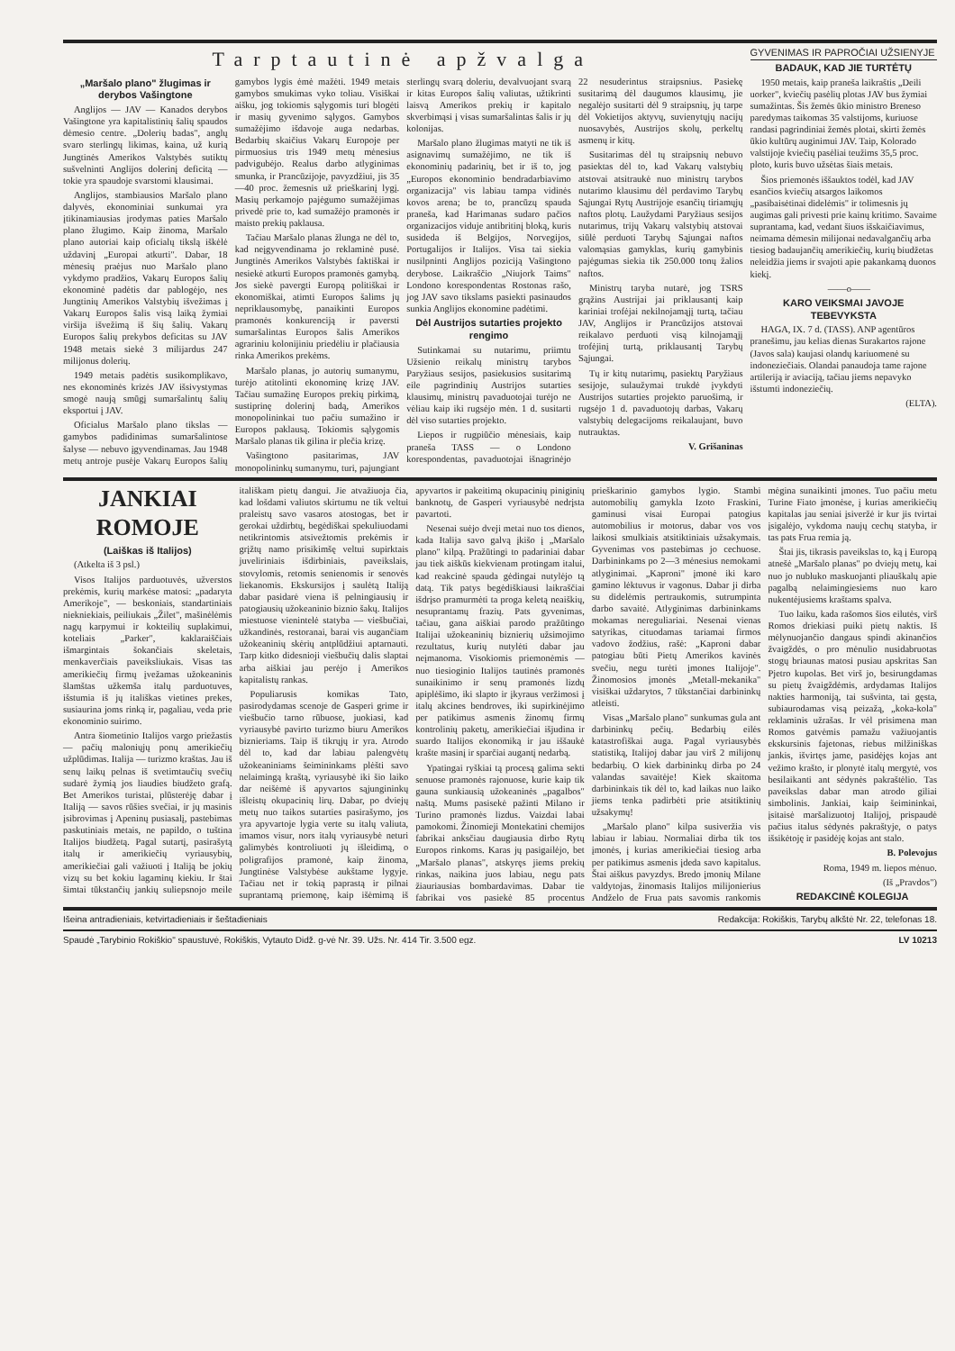Tarptautinė apžvalga
„Maršalo plano" žlugimas ir derybos Vašingtone
Anglijos — JAV — Kanados derybos Vašingtone yra kapitalistinių šalių spaudos dėmesio centre. „Dolerių badas", anglų svaro sterlingų likimas, kaina, už kurią Jungtinės Amerikos Valstybės sutiktų sušvelninti Anglijos dolerinį deficitą — tokie yra spaudoje svarstomi klausimai.
Anglijos, stambiausios Maršalo plano dalyvės, ekonominiai sunkumai yra įtikinamiausias įrodymas paties Maršalo plano žlugimo. Kaip žinoma, Maršalo plano autoriai kaip oficialų tikslą iškėlė uždavinį „Europai atkurti". Dabar, 18 mėnesių praėjus nuo Maršalo plano vykdymo pradžios, Vakarų Europos šalių ekonominė padėtis dar pablogėjo, nes Jungtinių Amerikos Valstybių išvežimas į Vakarų Europos šalis visą laiką žymiai viršija išvežimą iš šių šalių. Vakarų Europos šalių prekybos deficitas su JAV 1948 metais siekė 3 milijardus 247 milijonus dolerių.
1949 metais padėtis susikomplikavo, nes ekonominės krizės JAV išsivystymas smogė naują smūgį sumaršalintų šalių eksportui į JAV.
Oficialus Maršalo plano tikslas — gamybos padidinimas sumaršalintose šalyse — nebuvo įgyvendinamas. Jau 1948 metų antroje pusėje Vakarų Europos šalių gamybos lygis ėmė mažėti. 1949 metais gamybos smukimas vyko toliau. Visiškai aišku, jog tokiomis sąlygomis turi blogėti ir masių gyvenimo sąlygos. Gamybos sumažėjimo išdavoje auga nedarbas. Bedarbių skaičius Vakarų Europoje per pirmuosius tris 1949 metų mėnesius padvigubėjo. Realus darbo atlyginimas smunka, ir Prancūzijoje, pavyzdžiui, jis 35—40 proc. žemesnis už prieškarinį lygį. Masių perkamojo pajėgumo sumažėjimas privedė prie to, kad sumažėjo pramonės ir maisto prekių paklausa.
Tačiau Maršalo planas žlunga ne dėl to, kad neįgyvendinama jo reklaminė pusė. Jungtinės Amerikos Valstybės faktiškai ir nesiekė atkurti Europos pramonės gamybą. Jos siekė pavergti Europą politiškai ir ekonomiškai, atimti Europos šalims jų nepriklausomybę, panaikinti Europos pramonės konkurenciją ir paversti sumaršalintas Europos šalis Amerikos agrariniu kolonijiniu priedėliu ir plačiausia rinka Amerikos prekėms.
Maršalo planas, jo autorių sumanymu, turėjo atitolinti ekonominę krizę JAV. Tačiau sumažinę Europos prekių pirkimą, sustiprinę dolerinį badą, Amerikos monopolininkai tuo pačiu sumažino ir Europos paklausą. Tokiomis sąlygomis Maršalo planas tik gilina ir plečia krizę.
Vašingtono pasitarimas, JAV monopolininkų sumanymu, turi, pajungiant sterlingų svarą doleriu, devalvuojant svarą ir kitas Europos šalių valiutas, užtikrinti laisvą Amerikos prekių ir kapitalo skverbimąsi į visas sumaršalintas šalis ir jų kolonijas.
Maršalo plano žlugimas matyti ne tik iš asignavimų sumažėjimo, ne tik iš ekonominių padarinių, bet ir iš to, jog „Europos ekonominio bendradarbiavimo organizacija" vis labiau tampa vidinės kovos arena; be to, prancūzų spauda praneša, kad Harimanas sudaro pačios organizacijos viduje antibritinį bloką, kuris susideda iš Belgijos, Norvegijos, Portugalijos ir Italijos. Visa tai siekia nusilpninti Anglijos poziciją Vašingtono derybose. Laikraščio „Niujork Taims" Londono korespondentas Rostonas rašo, jog JAV savo tikslams pasiekti pasinaudos sunkia Anglijos ekonomine padėtimi.
Dėl Austrijos sutarties projekto rengimo
Sutinkamai su nutarimu, priimtu Užsienio reikalų ministrų tarybos Paryžiaus sesijos, pasiekusios susitarimą eile pagrindinių Austrijos sutarties klausimų, ministrų pavaduotojai turėjo ne vėliau kaip iki rugsėjo mėn. 1 d. susitarti dėl viso sutarties projekto.
Liepos ir rugpiūčio mėnesiais, kaip praneša TASS — o Londono korespondentas, pavaduotojai išnagrinėjo 22 nesuderintus straipsnius. Pasiekę susitarimą dėl daugumos klausimų, jie negalėjo susitarti dėl 9 straipsnių, jų tarpe dėl Vokietijos aktyvų, suvienytųjų nacijų nuosavybės, Austrijos skolų, perkeltų asmenų ir kitų.
Susitarimas dėl tų straipsnių nebuvo pasiektas dėl to, kad Vakarų valstybių atstovai atsitraukė nuo ministrų tarybos nutarimo klausimu dėl perdavimo Tarybų Sąjungai Rytų Austrijoje esančių tiriamųjų naftos plotų. Laužydami Paryžiaus sesijos nutarimus, trijų Vakarų valstybių atstovai siūlė perduoti Tarybų Sąjungai naftos valomąsias gamyklas, kurių gamybinis pajėgumas siekia tik 250.000 tonų žalios naftos.
Ministrų taryba nutarė, jog TSRS grąžins Austrijai jai priklausantį kaip kariniai trofėjai nekilnojamąjį turtą, tačiau JAV, Anglijos ir Prancūzijos atstovai reikalavo perduoti visą kilnojamąjį trofėjinį turtą, priklausantį Tarybų Sąjungai.
Tų ir kitų nutarimų, pasiektų Paryžiaus sesijoje, sulaužymai trukdė įvykdyti Austrijos sutarties projekto paruošimą, ir rugsėjo 1 d. pavaduotojų darbas, Vakarų valstybių delegacijoms reikalaujant, buvo nutrauktas.
V. Grišaninas
GYVENIMAS IR PAPROČIAI UŽSIENYJE
BADAUK, KAD JIE TURTĖTŲ
1950 metais, kaip praneša laikraštis „Deili uorker", kviečių pasėlių plotas JAV bus žymiai sumažintas. Šis žemės ūkio ministro Breneso paredymas taikomas 35 valstijoms, kuriuose randasi pagrindiniai žemės plotai, skirti žemės ūkio kultūrų auginimui JAV. Taip, Kolorado valstijoje kviečių pasėliai teužims 35,5 proc. ploto, kuris buvo užsėtas šiais metais.
Šios priemonės iššauktos todėl, kad JAV esančios kviečių atsargos laikomos „pasibaisėtinai didelėmis" ir tolimesnis jų augimas gali privesti prie kainų kritimo. Savaime suprantama, kad, vedant šiuos išskaičiavimus, neimama dėmesin milijonai nedavalgančių arba tiesiog badaujančių amerikiečių, kurių biudžetas neleidžia jiems ir svajoti apie pakankamą duonos kiekį.
——o——
KARO VEIKSMAI JAVOJE TEBEVYKSTA
HAGA, IX. 7 d. (TASS). ANP agentūros pranešimu, jau kelias dienas Surakartos rajone (Javos sala) kaujasi olandų kariuomenė su indoneziečiais. Olandai panaudoja tame rajone artileriją ir aviaciją, tačiau jiems nepavyko išstumti indoneziečių.
(ELTA).
JANKIAI ROMOJE
(Laiškas iš Italijos)
(Atkelta iš 3 psl.)
Visos Italijos parduotuvės, užverstos prekėmis, kurių markėse matosi: „padaryta Amerikoje", — beskoniais, standartiniais niekniekiais, peiliukais „Žilet", mašinėlėmis nagų karpymui ir kokteilių suplakimui, koteliais „Parker", kaklaraiščiais išmargintais šokančiais skeletais, menkaverčiais paveiksliukais. Visas tas amerikiečių firmų įvežamas užokeaninis šlamštas užkemša italų parduotuves, išstumia iš jų itališkas vietines prekes, susiaurina joms rinką ir, pagaliau, veda prie ekonominio suirimo.
Antra šiometinio Italijos vargo priežastis — pačių maloniųjų ponų amerikiečių užplūdimas. Italija — turizmo kraštas. Jau iš senų laikų pelnas iš svetimtaučių svečių sudarė žymią jos liaudies biudžeto grafą. Bet Amerikos turistai, plūsterėję dabar į Italiją — savos rūšies svečiai, ir jų masinis įsibrovimas į Apeninų pusiasalį, pastebimas paskutiniais metais, ne papildo, o tuština Italijos biudžetą. Pagal sutartį, pasirašytą italų ir amerikiečių vyriausybių, amerikiečiai gali važiuoti į Italiją be jokių vizų su bet kokiu lagaminų kiekiu. Ir štai šimtai tūkstančių jankių suliepsnojo meile itališkam pietų dangui. Jie atvažiuoja čia, kad lošdami valiutos skirtumu ne tik veltui praleistų savo vasaros atostogas, bet ir gerokai uždirbtų, begėdiškai spekuliuodami netikrintomis atsivežtomis prekėmis ir grįžtų namo prisikimšę veltui supirktais juveliriniais išdirbiniais, paveikslais, stovylomis, retomis senienomis ir senovės liekanomis. Ekskursijos į saulėtą Italiją dabar pasidarė viena iš pelningiausių ir patogiausių užokeaninio biznio šakų. Italijos miestuose vienintelė statyba — viešbučiai, užkandinės, restoranai, barai vis augančiam užokeaninių skėrių antplūdžiui aptarnauti. Tarp kitko didesnioji viešbučių dalis slaptai arba aiškiai jau perėjo į Amerikos kapitalistų rankas.
Populiarusis komikas Tato, pasirodydamas scenoje de Gasperi grime ir viešbučio tarno rūbuose, juokiasi, kad vyriausybė pavirto turizmo biuru Amerikos biznieriams. Taip iš tikrųjų ir yra. Atrodo dėl to, kad dar labiau palengvėtų užokeaniniams šeimininkams plėšti savo nelaimingą kraštą, vyriausybė iki šio laiko dar neišėmė iš apyvartos sąjungininkų išleistų okupacinių lirų. Dabar, po dviejų metų nuo taikos sutarties pasirašymo, jos yra apyvartoje lygia verte su italų valiuta, imamos visur, nors italų vyriausybė neturi galimybės kontroliuoti jų išleidimą, o poligrafijos pramonė, kaip žinoma, Jungtinėse Valstybėse aukštame lygyje. Tačiau net ir tokią paprastą ir pilnai suprantamą priemonę, kaip išėmimą iš apyvartos ir pakeitimą okupacinių piniginių banknotų, de Gasperi vyriausybė nedrįsta pavartoti.
Nesenai suėjo dveji metai nuo tos dienos, kada Italija savo galvą įkišo į „Maršalo plano" kilpą. Pražūtingi to padariniai dabar jau tiek aiškūs kiekvienam protingam italui, kad reakcinė spauda gėdingai nutylėjo tą datą. Tik patys begėdiškiausi laikraščiai išdrįso pramurmėti ta proga keletą neaiškių, nesuprantamų frazių. Pats gyvenimas, tačiau, gana aiškiai parodo pražūtingo Italijai užokeaninių biznierių užsimojimo rezultatus, kurių nutylėti dabar jau neįmanoma. Visokiomis priemonėmis — nuo tiesioginio Italijos tautinės pramonės sunaikinimo ir senų pramonės lizdų apiplėšimo, iki slapto ir įkyraus veržimosi į italų akcines bendroves, iki supirkinėjimo per patikimus asmenis žinomų firmų kontrolinių paketų, amerikiečiai išjudina ir suardo Italijos ekonomiką ir jau iššaukė krašte masinį ir sparčiai augantį nedarbą.
Ypatingai ryškiai tą procesą galima sekti senuose pramonės rajonuose, kurie kaip tik gauna sunkiausią užokeaninės „pagalbos" naštą. Mums pasisekė pažinti Milano ir Turino pramonės lizdus. Vaizdai labai pamokomi. Žinomieji Montekatini chemijos fabrikai anksčiau daugiausia dirbo Rytų Europos rinkoms. Karas jų pasigailėjo, bet „Maršalo planas", atskyręs jiems prekių rinkas, naikina juos labiau, negu pats žiauriausias bombardavimas. Dabar tie fabrikai vos pasiekė 85 procentus prieškarinio gamybos lygio. Stambi automobilių gamykla Izoto Fraskini, gaminusi visai Europai patogius automobilius ir motorus, dabar vos vos laikosi smulkiais atsitiktiniais užsakymais. Gyvenimas vos pastebimas jo cechuose. Darbininkams po 2—3 mėnesius nemokami atlyginimai. „Kaproni" įmonė iki karo gamino lėktuvus ir vagonus. Dabar ji dirba su didelėmis pertraukomis, sutrumpinta darbo savaitė. Atlyginimas darbininkams mokamas nereguliariai. Nesenai vienas satyrikas, cituodamas tariamai firmos vadovo žodžius, rašė: „Kaproni dabar patogiau būti Pietų Amerikos kavinės svečiu, negu turėti įmones Italijoje". Žinomosios įmonės „Metall-mekanika" visiškai uždarytos, 7 tūkstančiai darbininkų atleisti.
Visas „Maršalo plano" sunkumas gula ant darbininkų pečių. Bedarbių eilės katastrofiškai auga. Pagal vyriausybės statistiką, Italijoj dabar jau virš 2 milijonų bedarbių. O kiek darbininkų dirba po 24 valandas savaitėje! Kiek skaitoma darbininkais tik dėl to, kad laikas nuo laiko jiems tenka padirbėti prie atsitiktinių užsakymų!
„Maršalo plano" kilpa susiveržia vis labiau ir labiau. Normaliai dirba tik tos įmonės, į kurias amerikiečiai tiesiog arba per patikimus asmenis įdeda savo kapitalus. Štai aiškus pavyzdys. Bredo įmonių Milane valdytojas, žinomasis Italijos milijonierius Andželo de Frua pats savomis rankomis mėgina sunaikinti įmones. Tuo pačiu metu Turine Fiato įmonėse, į kurias amerikiečių kapitalas jau seniai įsiveržė ir kur jis tvirtai įsigalėjo, vykdoma naujų cechų statyba, ir tas pats Frua remia ją.
Štai jis, tikrasis paveikslas to, ką į Europą atnešė „Maršalo planas" po dviejų metų, kai nuo jo nubluko maskuojanti pliauškalų apie pagalbą nelaimingiesiems nuo karo nukentėjusiems kraštams spalva.
Tuo laiku, kada rašomos šios eilutės, virš Romos driekiasi puiki pietų naktis. Iš mėlynuojančio dangaus spindi akinančios žvaigždės, o pro mėnulio nusidabruotas stogų briaunas matosi pusiau apskritas San Pjetro kupolas. Bet virš jo, besirungdamas su pietų žvaigždėmis, ardydamas Italijos nakties harmoniją, tai sušvinta, tai gęsta, subiaurodamas visą peizažą, „koka-kola" reklaminis užrašas. Ir vėl prisimena man Romos gatvėmis pamažu važiuojantis ekskursinis fajetonas, riebus milžiniškas jankis, išvirtęs jame, pasidėjęs kojas ant vežimo krašto, ir plonytė italų mergytė, vos besilaikanti ant sėdynės pakraštėlio. Tas paveikslas dabar man atrodo giliai simbolinis. Jankiai, kaip šeimininkai, įsitaisė maršalizuotoj Italijoj, prispaudė pačius italus sėdynės pakraštyje, o patys išsikėtoję ir pasidėję kojas ant stalo.
B. Polevojus
Roma, 1949 m. liepos mėnuo.
(Iš „Pravdos")
REDAKCINĖ KOLEGIJA
Išeina antradieniais, ketvirtadieniais ir šeštadieniais Redakcija: Rokiškis, Tarybų alkštė Nr. 22, telefonas 18.
Spaudė „Tarybinio Rokiškio" spaustuvė, Rokiškis, Vytauto Didž. g-vė Nr. 39. Užs. Nr. 414 Tir. 3.500 egz. LV 10213